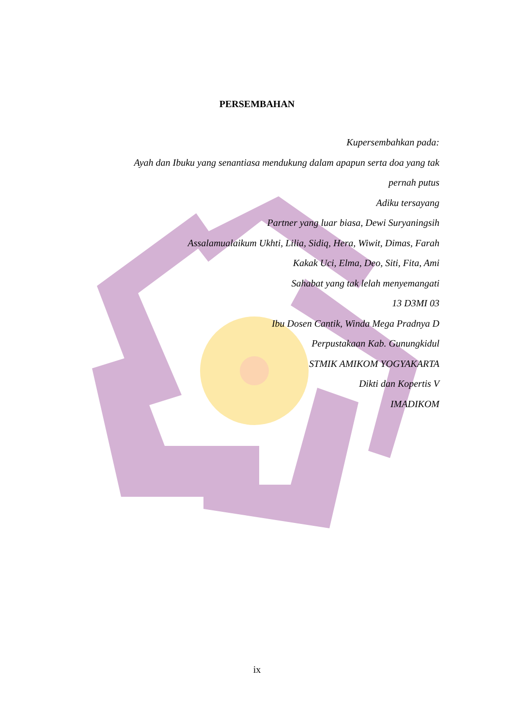PERSEMBAHAN
Kupersembahkan pada:
Ayah dan Ibuku yang senantiasa mendukung dalam apapun serta doa yang tak pernah putus
Adiku tersayang
Partner yang luar biasa, Dewi Suryaningsih
Assalamualaikum Ukhti, Lilia, Sidiq, Hera, Wiwit, Dimas, Farah
Kakak Uci, Elma, Deo, Siti, Fita, Ami
Sahabat yang tak lelah menyemangati
13 D3MI 03
Ibu Dosen Cantik, Winda Mega Pradnya D
Perpustakaan Kab. Gunungkidul
STMIK AMIKOM YOGYAKARTA
Dikti dan Kopertis V
IMADIKOM
ix